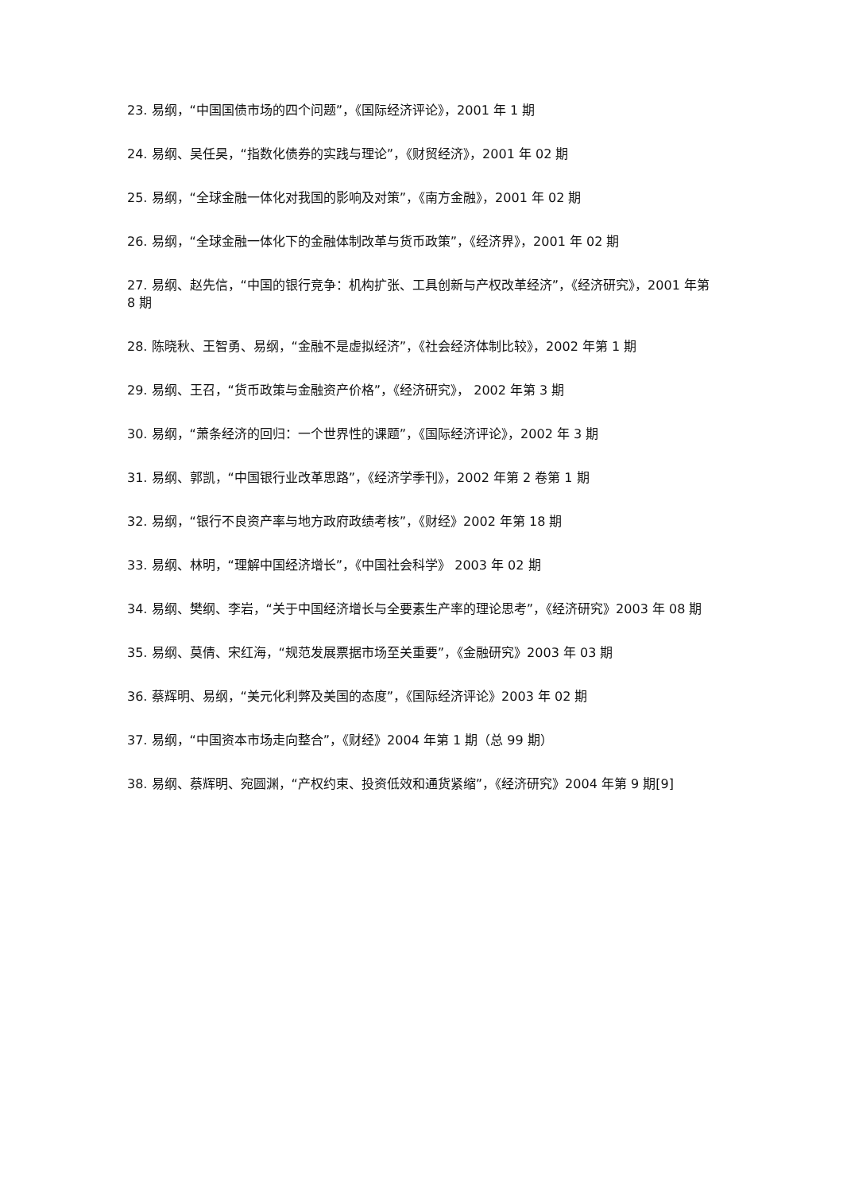23. 易纲，“中国国债市场的四个问题”，《国际经济评论》，2001 年 1 期
24. 易纲、吴任昊，“指数化债券的实践与理论”，《财贸经济》，2001 年 02 期
25. 易纲，“全球金融一体化对我国的影响及对策”，《南方金融》，2001 年 02 期
26. 易纲，“全球金融一体化下的金融体制改革与货币政策”，《经济界》，2001 年 02 期
27. 易纲、赵先信，“中国的银行竞争：机构扩张、工具创新与产权改革经济”，《经济研究》，2001 年第 8 期
28. 陈晓秋、王智勇、易纲，“金融不是虚拟经济”，《社会经济体制比较》，2002 年第 1 期
29. 易纲、王召，“货币政策与金融资产价格”，《经济研究》， 2002 年第 3 期
30. 易纲，“萧条经济的回归：一个世界性的课题”，《国际经济评论》，2002 年 3 期
31. 易纲、郭凯，“中国银行业改革思路”，《经济学季刊》，2002 年第 2 卷第 1 期
32. 易纲，“银行不良资产率与地方政府政绩考核”，《财经》2002 年第 18 期
33. 易纲、林明，“理解中国经济增长”，《中国社会科学》 2003 年 02 期
34. 易纲、樊纲、李岩，“关于中国经济增长与全要素生产率的理论思考”，《经济研究》2003 年 08 期
35. 易纲、莫倩、宋红海，“规范发展票据市场至关重要”，《金融研究》2003 年 03 期
36. 蔡辉明、易纲，“美元化利弊及美国的态度”，《国际经济评论》2003 年 02 期
37. 易纲，“中国资本市场走向整合”，《财经》2004 年第 1 期（总 99 期）
38. 易纲、蔡辉明、宛圆渊，“产权约束、投资低效和通货紧缩”，《经济研究》2004 年第 9 期[9]